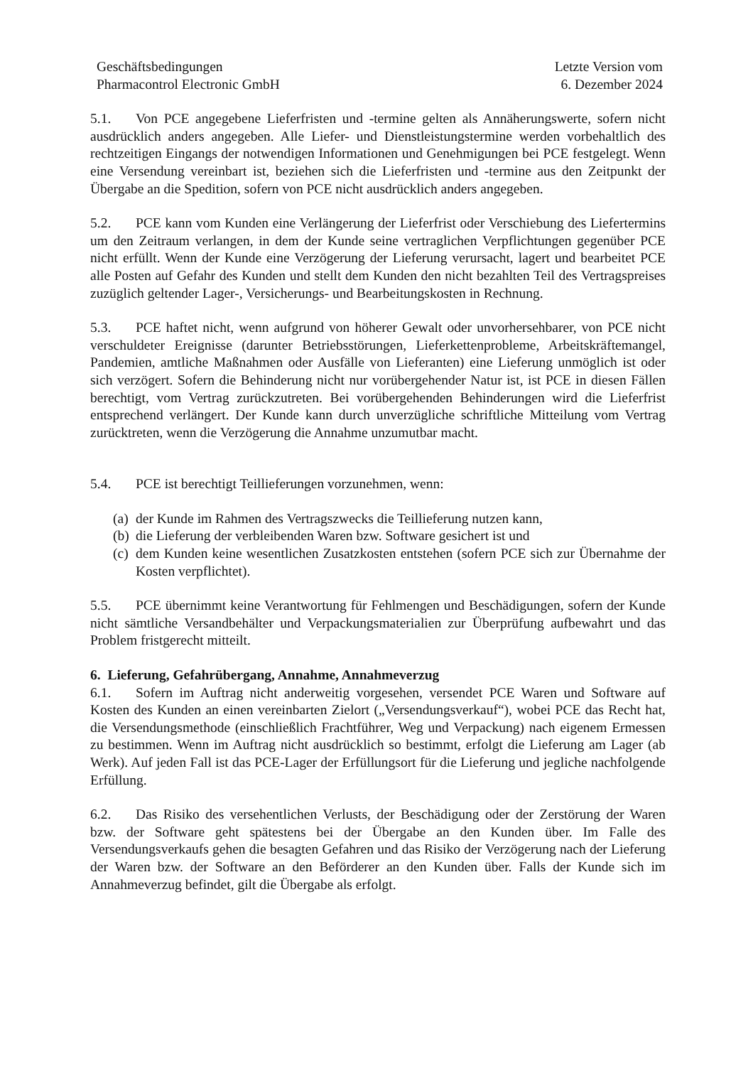Geschäftsbedingungen
Pharmacontrol Electronic GmbH
Letzte Version vom
6. Dezember 2024
5.1. Von PCE angegebene Lieferfristen und -termine gelten als Annäherungswerte, sofern nicht ausdrücklich anders angegeben. Alle Liefer- und Dienstleistungstermine werden vorbehaltlich des rechtzeitigen Eingangs der notwendigen Informationen und Genehmigungen bei PCE festgelegt. Wenn eine Versendung vereinbart ist, beziehen sich die Lieferfristen und -termine aus den Zeitpunkt der Übergabe an die Spedition, sofern von PCE nicht ausdrücklich anders angegeben.
5.2. PCE kann vom Kunden eine Verlängerung der Lieferfrist oder Verschiebung des Liefertermins um den Zeitraum verlangen, in dem der Kunde seine vertraglichen Verpflichtungen gegenüber PCE nicht erfüllt. Wenn der Kunde eine Verzögerung der Lieferung verursacht, lagert und bearbeitet PCE alle Posten auf Gefahr des Kunden und stellt dem Kunden den nicht bezahlten Teil des Vertragspreises zuzüglich geltender Lager-, Versicherungs- und Bearbeitungskosten in Rechnung.
5.3. PCE haftet nicht, wenn aufgrund von höherer Gewalt oder unvorhersehbarer, von PCE nicht verschuldeter Ereignisse (darunter Betriebsstörungen, Lieferkettenprobleme, Arbeitskräftemangel, Pandemien, amtliche Maßnahmen oder Ausfälle von Lieferanten) eine Lieferung unmöglich ist oder sich verzögert. Sofern die Behinderung nicht nur vorübergehender Natur ist, ist PCE in diesen Fällen berechtigt, vom Vertrag zurückzutreten. Bei vorübergehenden Behinderungen wird die Lieferfrist entsprechend verlängert. Der Kunde kann durch unverzügliche schriftliche Mitteilung vom Vertrag zurücktreten, wenn die Verzögerung die Annahme unzumutbar macht.
5.4. PCE ist berechtigt Teillieferungen vorzunehmen, wenn:
(a) der Kunde im Rahmen des Vertragszwecks die Teillieferung nutzen kann,
(b) die Lieferung der verbleibenden Waren bzw. Software gesichert ist und
(c) dem Kunden keine wesentlichen Zusatzkosten entstehen (sofern PCE sich zur Übernahme der Kosten verpflichtet).
5.5. PCE übernimmt keine Verantwortung für Fehlmengen und Beschädigungen, sofern der Kunde nicht sämtliche Versandbehälter und Verpackungsmaterialien zur Überprüfung aufbewahrt und das Problem fristgerecht mitteilt.
6. Lieferung, Gefahrübergang, Annahme, Annahmeverzug
6.1. Sofern im Auftrag nicht anderweitig vorgesehen, versendet PCE Waren und Software auf Kosten des Kunden an einen vereinbarten Zielort („Versendungsverkauf“), wobei PCE das Recht hat, die Versendungsmethode (einschließlich Frachtführer, Weg und Verpackung) nach eigenem Ermessen zu bestimmen. Wenn im Auftrag nicht ausdrücklich so bestimmt, erfolgt die Lieferung am Lager (ab Werk). Auf jeden Fall ist das PCE-Lager der Erfüllungsort für die Lieferung und jegliche nachfolgende Erfüllung.
6.2. Das Risiko des versehentlichen Verlusts, der Beschädigung oder der Zerstörung der Waren bzw. der Software geht spätestens bei der Übergabe an den Kunden über. Im Falle des Versendungsverkaufs gehen die besagten Gefahren und das Risiko der Verzögerung nach der Lieferung der Waren bzw. der Software an den Beförderer an den Kunden über. Falls der Kunde sich im Annahmeverzug befindet, gilt die Übergabe als erfolgt.